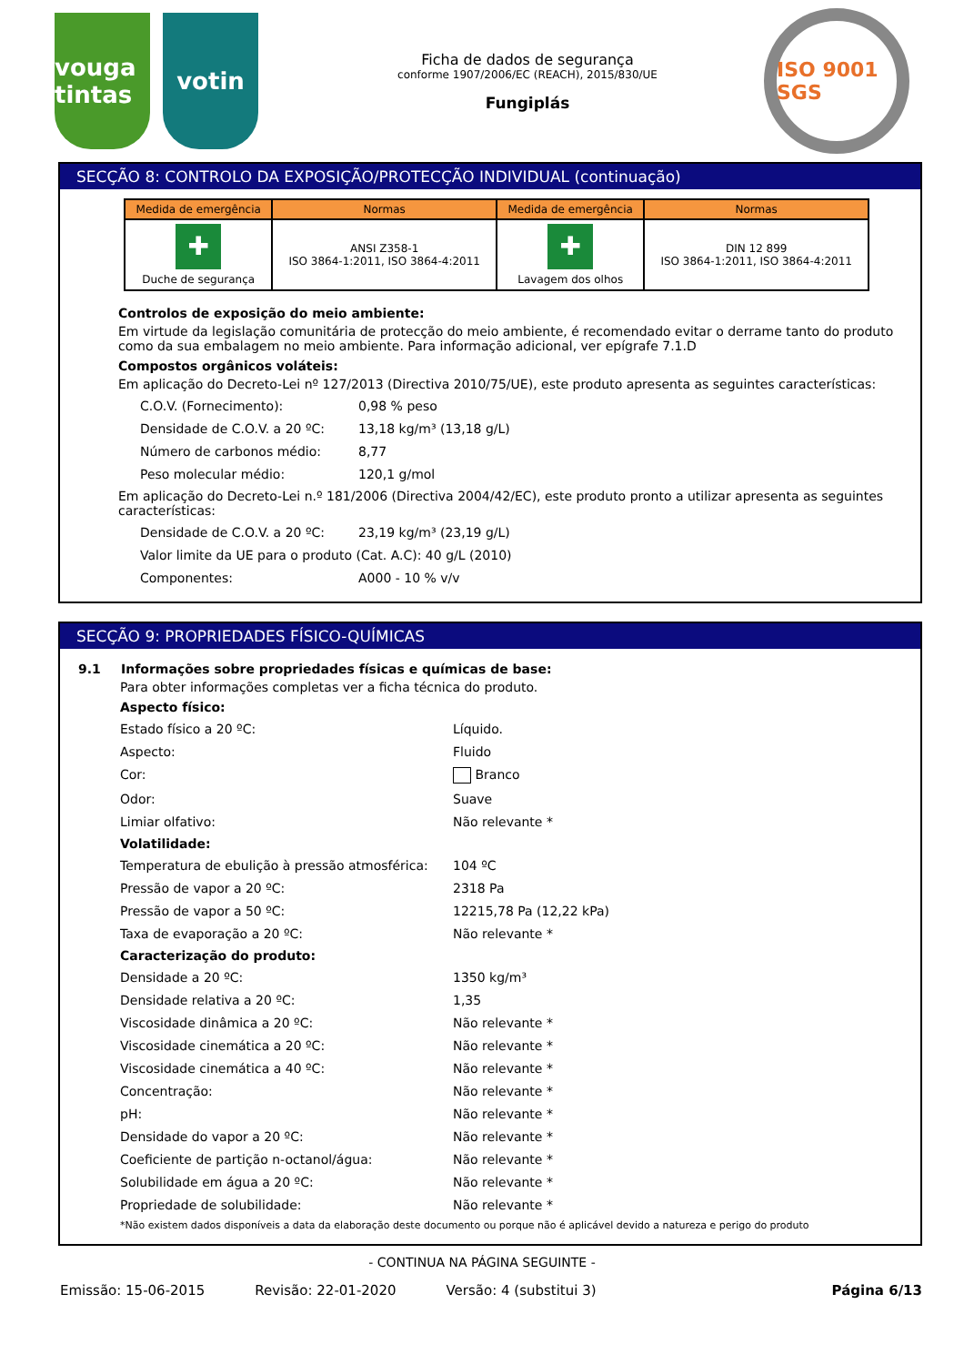vouga tintas
votin
Ficha de dados de segurança
conforme 1907/2006/EC (REACH), 2015/830/UE
Fungiplás
ISO 9001 SGS
SECÇÃO 8: CONTROLO DA EXPOSIÇÃO/PROTECÇÃO INDIVIDUAL (continuação)
| Medida de emergência | Normas | Medida de emergência | Normas |
| --- | --- | --- | --- |
| ✚ Duche de segurança | ANSI Z358-1 ISO 3864-1:2011, ISO 3864-4:2011 | ✚ Lavagem dos olhos | DIN 12 899 ISO 3864-1:2011, ISO 3864-4:2011 |
Controlos de exposição do meio ambiente:
Em virtude da legislação comunitária de protecção do meio ambiente, é recomendado evitar o derrame tanto do produto como da sua embalagem no meio ambiente. Para informação adicional, ver epígrafe 7.1.D
Compostos orgânicos voláteis:
Em aplicação do Decreto-Lei nº 127/2013 (Directiva 2010/75/UE), este produto apresenta as seguintes características:
C.O.V. (Fornecimento): 0,98 % peso Densidade de C.O.V. a 20 ºC: 13,18 kg/m³ (13,18 g/L) Número de carbonos médio: 8,77 Peso molecular médio: 120,1 g/mol
Em aplicação do Decreto-Lei n.º 181/2006 (Directiva 2004/42/EC), este produto pronto a utilizar apresenta as seguintes características:
Densidade de C.O.V. a 20 ºC: 23,19 kg/m³ (23,19 g/L) Valor limite da UE para o produto (Cat. A.C): 40 g/L (2010) Componentes: A000 - 10 % v/v
SECÇÃO 9: PROPRIEDADES FÍSICO-QUÍMICAS
9.1 Informações sobre propriedades físicas e químicas de base:
Para obter informações completas ver a ficha técnica do produto.
Aspecto físico:
Estado físico a 20 ºC: Líquido. Aspecto: Fluido Cor: Branco Odor: Suave Limiar olfativo: Não relevante *
Volatilidade:
Temperatura de ebulição à pressão atmosférica: 104 ºC Pressão de vapor a 20 ºC: 2318 Pa Pressão de vapor a 50 ºC: 12215,78 Pa (12,22 kPa) Taxa de evaporação a 20 ºC: Não relevante *
Caracterização do produto:
Densidade a 20 ºC: 1350 kg/m³ Densidade relativa a 20 ºC: 1,35 Viscosidade dinâmica a 20 ºC: Não relevante * Viscosidade cinemática a 20 ºC: Não relevante * Viscosidade cinemática a 40 ºC: Não relevante * Concentração: Não relevante * pH: Não relevante * Densidade do vapor a 20 ºC: Não relevante * Coeficiente de partição n-octanol/água: Não relevante * Solubilidade em água a 20 ºC: Não relevante * Propriedade de solubilidade: Não relevante *
*Não existem dados disponíveis a data da elaboração deste documento ou porque não é aplicável devido a natureza e perigo do produto
- CONTINUA NA PÁGINA SEGUINTE -
Emissão: 15-06-2015 Revisão: 22-01-2020 Versão: 4 (substitui 3) Página 6/13